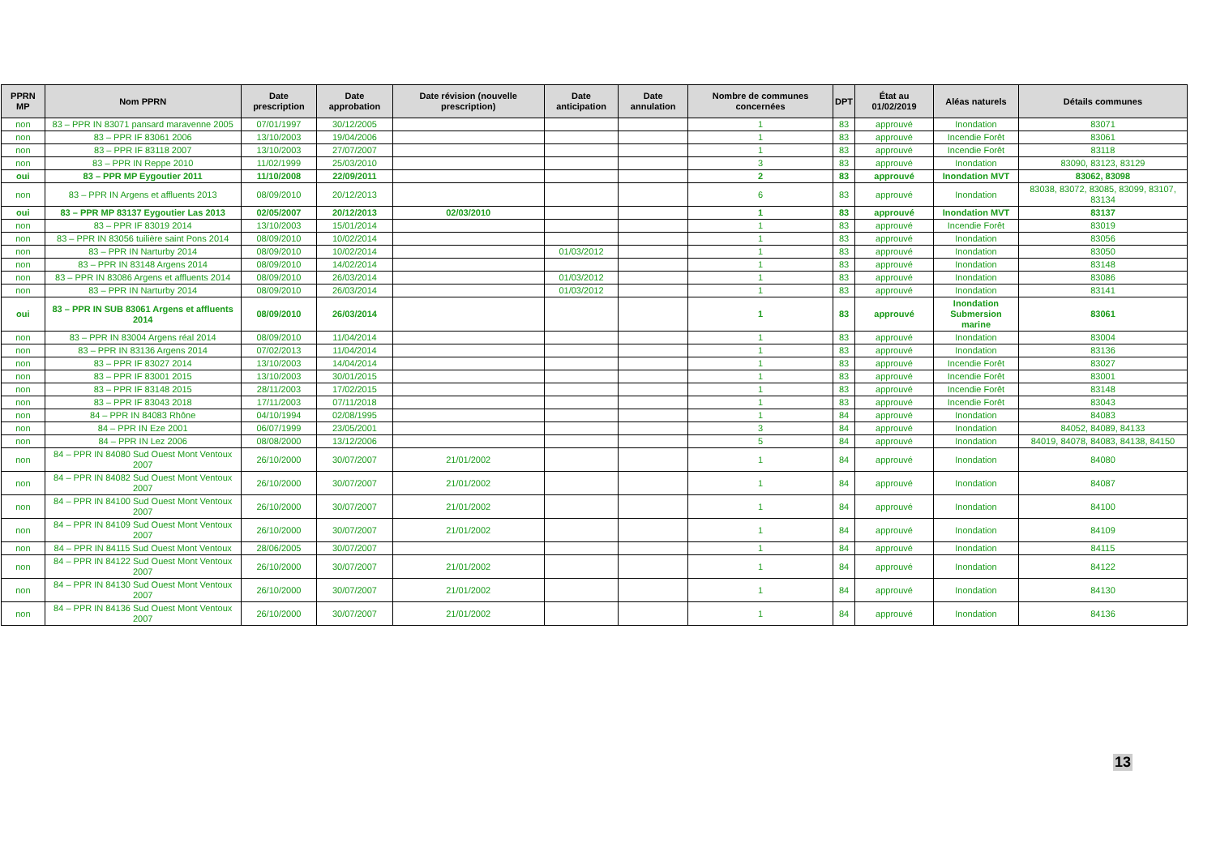| PPRN MP | Nom PPRN | Date prescription | Date approbation | Date révision (nouvelle prescription) | Date anticipation | Date annulation | Nombre de communes concernées | DPT | État au 01/02/2019 | Aléas naturels | Détails communes |
| --- | --- | --- | --- | --- | --- | --- | --- | --- | --- | --- | --- |
| non | 83 – PPR IN 83071 pansard maravenne 2005 | 07/01/1997 | 30/12/2005 | | | | 1 | 83 | approuvé | Inondation | 83071 |
| non | 83 – PPR IF 83061 2006 | 13/10/2003 | 19/04/2006 | | | | 1 | 83 | approuvé | Incendie Forêt | 83061 |
| non | 83 – PPR IF 83118 2007 | 13/10/2003 | 27/07/2007 | | | | 1 | 83 | approuvé | Incendie Forêt | 83118 |
| non | 83 – PPR IN Reppe 2010 | 11/02/1999 | 25/03/2010 | | | | 3 | 83 | approuvé | Inondation | 83090, 83123, 83129 |
| oui | 83 – PPR MP Eygoutier 2011 | 11/10/2008 | 22/09/2011 | | | | 2 | 83 | approuvé | Inondation MVT | 83062, 83098 |
| non | 83 – PPR IN Argens et affluents 2013 | 08/09/2010 | 20/12/2013 | | | | 6 | 83 | approuvé | Inondation | 83038, 83072, 83085, 83099, 83107, 83134 |
| oui | 83 – PPR MP 83137 Eygoutier Las 2013 | 02/05/2007 | 20/12/2013 | 02/03/2010 | | | 1 | 83 | approuvé | Inondation MVT | 83137 |
| non | 83 – PPR IF 83019 2014 | 13/10/2003 | 15/01/2014 | | | | 1 | 83 | approuvé | Incendie Forêt | 83019 |
| non | 83 – PPR IN 83056 tuilière saint Pons 2014 | 08/09/2010 | 10/02/2014 | | | | 1 | 83 | approuvé | Inondation | 83056 |
| non | 83 – PPR IN Narturby 2014 | 08/09/2010 | 10/02/2014 | | 01/03/2012 | | 1 | 83 | approuvé | Inondation | 83050 |
| non | 83 – PPR IN 83148 Argens 2014 | 08/09/2010 | 14/02/2014 | | | | 1 | 83 | approuvé | Inondation | 83148 |
| non | 83 – PPR IN 83086 Argens et affluents 2014 | 08/09/2010 | 26/03/2014 | | 01/03/2012 | | 1 | 83 | approuvé | Inondation | 83086 |
| non | 83 – PPR IN Narturby 2014 | 08/09/2010 | 26/03/2014 | | 01/03/2012 | | 1 | 83 | approuvé | Inondation | 83141 |
| oui | 83 – PPR IN SUB 83061 Argens et affluents 2014 | 08/09/2010 | 26/03/2014 | | | | 1 | 83 | approuvé | Inondation Submersion marine | 83061 |
| non | 83 – PPR IN 83004 Argens réal 2014 | 08/09/2010 | 11/04/2014 | | | | 1 | 83 | approuvé | Inondation | 83004 |
| non | 83 – PPR IN 83136 Argens 2014 | 07/02/2013 | 11/04/2014 | | | | 1 | 83 | approuvé | Inondation | 83136 |
| non | 83 – PPR IF 83027 2014 | 13/10/2003 | 14/04/2014 | | | | 1 | 83 | approuvé | Incendie Forêt | 83027 |
| non | 83 – PPR IF 83001 2015 | 13/10/2003 | 30/01/2015 | | | | 1 | 83 | approuvé | Incendie Forêt | 83001 |
| non | 83 – PPR IF 83148 2015 | 28/11/2003 | 17/02/2015 | | | | 1 | 83 | approuvé | Incendie Forêt | 83148 |
| non | 83 – PPR IF 83043 2018 | 17/11/2003 | 07/11/2018 | | | | 1 | 83 | approuvé | Incendie Forêt | 83043 |
| non | 84 – PPR IN 84083 Rhône | 04/10/1994 | 02/08/1995 | | | | 1 | 84 | approuvé | Inondation | 84083 |
| non | 84 – PPR IN Eze 2001 | 06/07/1999 | 23/05/2001 | | | | 3 | 84 | approuvé | Inondation | 84052, 84089, 84133 |
| non | 84 – PPR IN Lez 2006 | 08/08/2000 | 13/12/2006 | | | | 5 | 84 | approuvé | Inondation | 84019, 84078, 84083, 84138, 84150 |
| non | 84 – PPR IN 84080 Sud Ouest Mont Ventoux 2007 | 26/10/2000 | 30/07/2007 | 21/01/2002 | | | 1 | 84 | approuvé | Inondation | 84080 |
| non | 84 – PPR IN 84082 Sud Ouest Mont Ventoux 2007 | 26/10/2000 | 30/07/2007 | 21/01/2002 | | | 1 | 84 | approuvé | Inondation | 84087 |
| non | 84 – PPR IN 84100 Sud Ouest Mont Ventoux 2007 | 26/10/2000 | 30/07/2007 | 21/01/2002 | | | 1 | 84 | approuvé | Inondation | 84100 |
| non | 84 – PPR IN 84109 Sud Ouest Mont Ventoux 2007 | 26/10/2000 | 30/07/2007 | 21/01/2002 | | | 1 | 84 | approuvé | Inondation | 84109 |
| non | 84 – PPR IN 84115 Sud Ouest Mont Ventoux | 28/06/2005 | 30/07/2007 | | | | 1 | 84 | approuvé | Inondation | 84115 |
| non | 84 – PPR IN 84122 Sud Ouest Mont Ventoux 2007 | 26/10/2000 | 30/07/2007 | 21/01/2002 | | | 1 | 84 | approuvé | Inondation | 84122 |
| non | 84 – PPR IN 84130 Sud Ouest Mont Ventoux 2007 | 26/10/2000 | 30/07/2007 | 21/01/2002 | | | 1 | 84 | approuvé | Inondation | 84130 |
| non | 84 – PPR IN 84136 Sud Ouest Mont Ventoux 2007 | 26/10/2000 | 30/07/2007 | 21/01/2002 | | | 1 | 84 | approuvé | Inondation | 84136 |
13